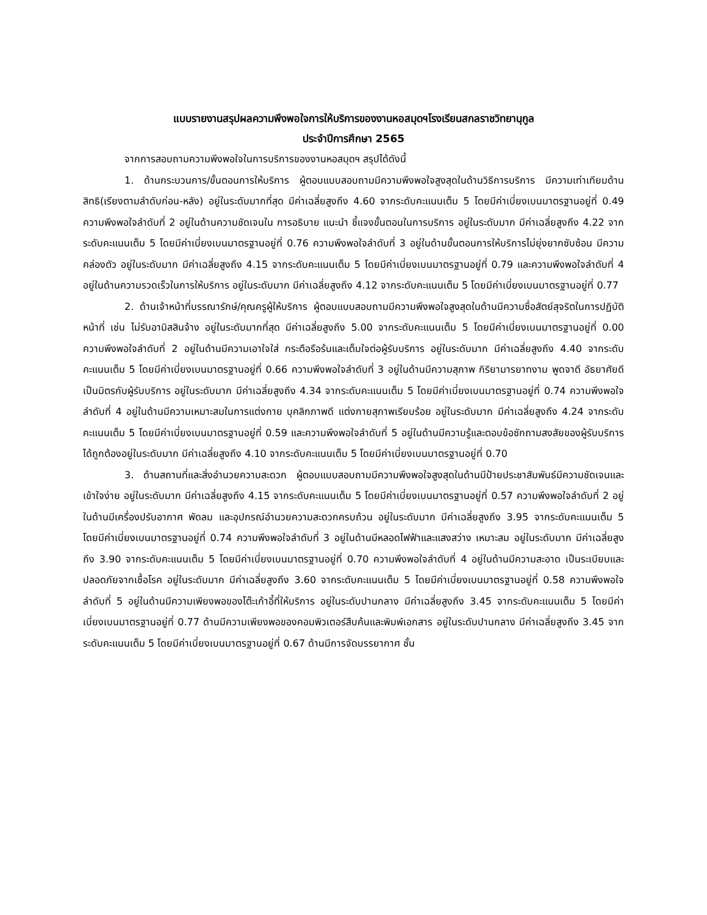แบบรายงานสรุปผลความพึงพอใจการให้บริการของงานหอสมุดฯโรงเรียนสกลราชวิทยานุกูล
ประจำปีการศึกษา 2565
จากการสอบถามความพึงพอใจในการบริการของงานหอสมุดฯ สรุปได้ดังนี้
1. ด้านกระบวนการ/ขั้นตอนการให้บริการ ผู้ตอบแบบสอบถามมีความพึงพอใจสูงสุดในด้านวิธีการบริการ มีความเท่าเทียมด้านสิทธิ(เรียงตามลำดับก่อน-หลัง) อยู่ในระดับมากที่สุด มีค่าเฉลี่ยสูงถึง 4.60 จากระดับคะแนนเต็ม 5 โดยมีค่าเบี่ยงเบนมาตรฐานอยู่ที่ 0.49 ความพึงพอใจลำดับที่ 2 อยู่ในด้านความชัดเจนใน การอธิบาย แนะนำ ชี้แจงขั้นตอนในการบริการ อยู่ในระดับมาก มีค่าเฉลี่ยสูงถึง 4.22 จากระดับคะแนนเต็ม 5 โดยมีค่าเบี่ยงเบนมาตรฐานอยู่ที่ 0.76 ความพึงพอใจลำดับที่ 3 อยู่ในด้านขั้นตอนการให้บริการไม่ยุ่งยากซับซ้อน มีความคล่องตัว อยู่ในระดับมาก มีค่าเฉลี่ยสูงถึง 4.15 จากระดับคะแนนเต็ม 5 โดยมีค่าเบี่ยงเบนมาตรฐานอยู่ที่ 0.79 และความพึงพอใจลำดับที่ 4 อยู่ในด้านความรวดเร็วในการให้บริการ อยู่ในระดับมาก มีค่าเฉลี่ยสูงถึง 4.12 จากระดับคะแนนเต็ม 5 โดยมีค่าเบี่ยงเบนมาตรฐานอยู่ที่ 0.77
2. ด้านเจ้าหน้าที่บรรณารักษ์/คุณครูผู้ให้บริการ ผู้ตอบแบบสอบถามมีความพึงพอใจสูงสุดในด้านมีความซื่อสัตย์สุจริตในการปฏิบัติหน้าที่ เช่น ไม่รับอามิสสินจ้าง อยู่ในระดับมากที่สุด มีค่าเฉลี่ยสูงถึง 5.00 จากระดับคะแนนเต็ม 5 โดยมีค่าเบี่ยงเบนมาตรฐานอยู่ที่ 0.00 ความพึงพอใจลำดับที่ 2 อยู่ในด้านมีความเอาใจใส่ กระตือรือร้นและเต็มใจต่อผู้รับบริการ อยู่ในระดับมาก มีค่าเฉลี่ยสูงถึง 4.40 จากระดับคะแนนเต็ม 5 โดยมีค่าเบี่ยงเบนมาตรฐานอยู่ที่ 0.66 ความพึงพอใจลำดับที่ 3 อยู่ในด้านมีความสุภาพ กิริยามารยาทงาม พูดจาดี อัธยาศัยดีเป็นมิตรกับผู้รับบริการ อยู่ในระดับมาก มีค่าเฉลี่ยสูงถึง 4.34 จากระดับคะแนนเต็ม 5 โดยมีค่าเบี่ยงเบนมาตรฐานอยู่ที่ 0.74 ความพึงพอใจลำดับที่ 4 อยู่ในด้านมีความเหมาะสมในการแต่งกาย บุคลิกภาพดี แต่งกายสุภาพเรียบร้อย อยู่ในระดับมาก มีค่าเฉลี่ยสูงถึง 4.24 จากระดับคะแนนเต็ม 5 โดยมีค่าเบี่ยงเบนมาตรฐานอยู่ที่ 0.59 และความพึงพอใจลำดับที่ 5 อยู่ในด้านมีความรู้และตอบข้อซักถามสงสัยของผู้รับบริการได้ถูกต้องอยู่ในระดับมาก มีค่าเฉลี่ยสูงถึง 4.10 จากระดับคะแนนเต็ม 5 โดยมีค่าเบี่ยงเบนมาตรฐานอยู่ที่ 0.70
3. ด้านสถานที่และสิ่งอำนวยความสะดวก ผู้ตอบแบบสอบถามมีความพึงพอใจสูงสุดในด้านมีป้ายประชาสัมพันธ์มีความชัดเจนและเข้าใจง่าย อยู่ในระดับมาก มีค่าเฉลี่ยสูงถึง 4.15 จากระดับคะแนนเต็ม 5 โดยมีค่าเบี่ยงเบนมาตรฐานอยู่ที่ 0.57 ความพึงพอใจลำดับที่ 2 อยู่ในด้านมีเครื่องปรับอากาศ พัดลม และอุปกรณ์อำนวยความสะดวกครบถ้วน อยู่ในระดับมาก มีค่าเฉลี่ยสูงถึง 3.95 จากระดับคะแนนเต็ม 5 โดยมีค่าเบี่ยงเบนมาตรฐานอยู่ที่ 0.74 ความพึงพอใจลำดับที่ 3 อยู่ในด้านมีหลอดไฟฟ้าและแสงสว่าง เหมาะสม อยู่ในระดับมาก มีค่าเฉลี่ยสูงถึง 3.90 จากระดับคะแนนเต็ม 5 โดยมีค่าเบี่ยงเบนมาตรฐานอยู่ที่ 0.70 ความพึงพอใจลำดับที่ 4 อยู่ในด้านมีความสะอาด เป็นระเบียบและปลอดภัยจากเชื้อโรค อยู่ในระดับมาก มีค่าเฉลี่ยสูงถึง 3.60 จากระดับคะแนนเต็ม 5 โดยมีค่าเบี่ยงเบนมาตรฐานอยู่ที่ 0.58 ความพึงพอใจลำดับที่ 5 อยู่ในด้านมีความเพียงพอของโต๊ะเก้าอี้ที่ให้บริการ อยู่ในระดับปานกลาง มีค่าเฉลี่ยสูงถึง 3.45 จากระดับคะแนนเต็ม 5 โดยมีค่าเบี่ยงเบนมาตรฐานอยู่ที่ 0.77 ด้านมีความเพียงพอของคอมพิวเตอร์สืบค้นและพิมพ์เอกสาร อยู่ในระดับปานกลาง มีค่าเฉลี่ยสูงถึง 3.45 จากระดับคะแนนเต็ม 5 โดยมีค่าเบี่ยงเบนมาตรฐานอยู่ที่ 0.67 ด้านมีการจัดบรรยากาศ ชั้น